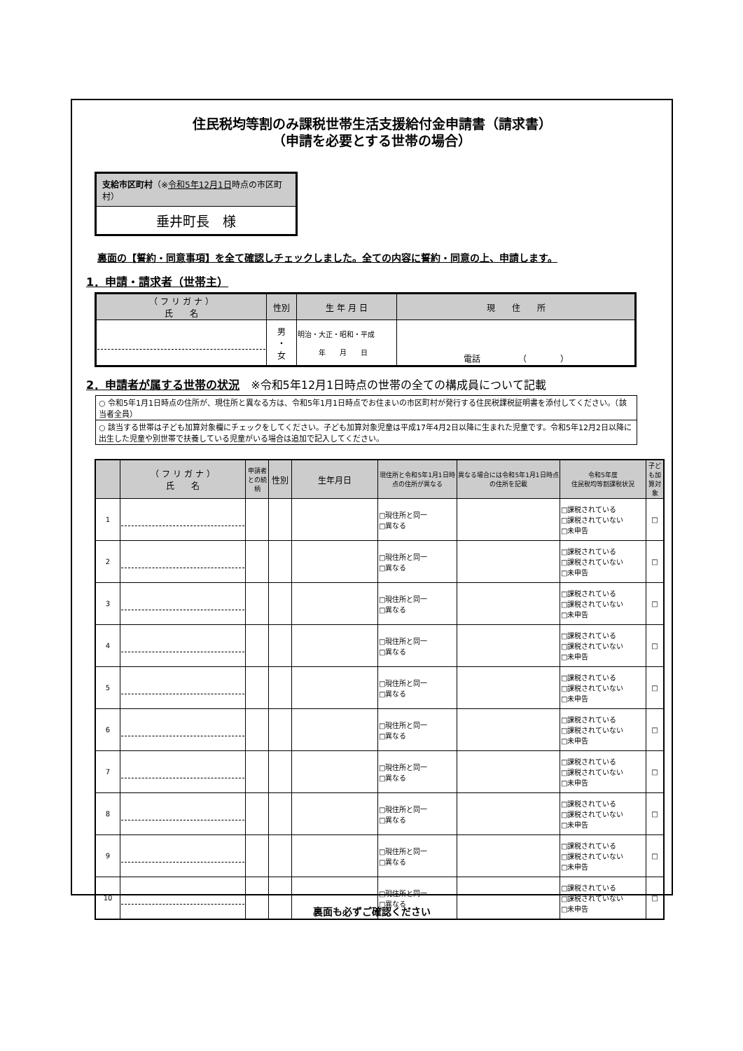住民税均等割のみ課税世帯生活支援給付金申請書（請求書）
（申請を必要とする世帯の場合）
支給市区町村（※令和5年12月1日時点の市区町村）
垂井町長　様
裏面の【誓約・同意事項】を全て確認しチェックしました。全ての内容に誓約・同意の上、申請します。
1．申請・請求者（世帯主）
| （ フ リ ガ ナ ） 氏 名 | 性別 | 生 年 月 日 | 現 住 所 |
| --- | --- | --- | --- |
| | 男 ・ 女 | 明治・大正・昭和・平成 年 月 日 | 電話 （ ） |
2．申請者が属する世帯の状況　※令和5年12月1日時点の世帯の全ての構成員について記載
○ 令和5年1月1日時点の住所が、現住所と異なる方は、令和5年1月1日時点でお住まいの市区町村が発行する住民税課税証明書を添付してください。（該当者全員）
○ 該当する世帯は子ども加算対象欄にチェックをしてください。子ども加算対象児童は平成17年4月2日以降に生まれた児童です。令和5年12月2日以降に出生した児童や別世帯で扶養している児童がいる場合は追加で記入してください。
| | （ フ リ ガ ナ ） 氏 名 | 申請者との続柄 | 性別 | 生年月日 | 現住所と令和5年1月1日時点の住所が異なる | 異なる場合には令和5年1月1日時点の住所を記載 | 令和5年度 住民税均等割課税状況 | 子ども加算対象 |
| --- | --- | --- | --- | --- | --- | --- | --- | --- |
| 1 | | | | | □現住所と同一 □異なる | | □課税されている □課税されていない □未申告 | □ |
| 2 | | | | | □現住所と同一 □異なる | | □課税されている □課税されていない □未申告 | □ |
| 3 | | | | | □現住所と同一 □異なる | | □課税されている □課税されていない □未申告 | □ |
| 4 | | | | | □現住所と同一 □異なる | | □課税されている □課税されていない □未申告 | □ |
| 5 | | | | | □現住所と同一 □異なる | | □課税されている □課税されていない □未申告 | □ |
| 6 | | | | | □現住所と同一 □異なる | | □課税されている □課税されていない □未申告 | □ |
| 7 | | | | | □現住所と同一 □異なる | | □課税されている □課税されていない □未申告 | □ |
| 8 | | | | | □現住所と同一 □異なる | | □課税されている □課税されていない □未申告 | □ |
| 9 | | | | | □現住所と同一 □異なる | | □課税されている □課税されていない □未申告 | □ |
| 10 | | | | | □現住所と同一 □異なる | | □課税されている □課税されていない □未申告 | □ |
裏面も必ずご確認ください